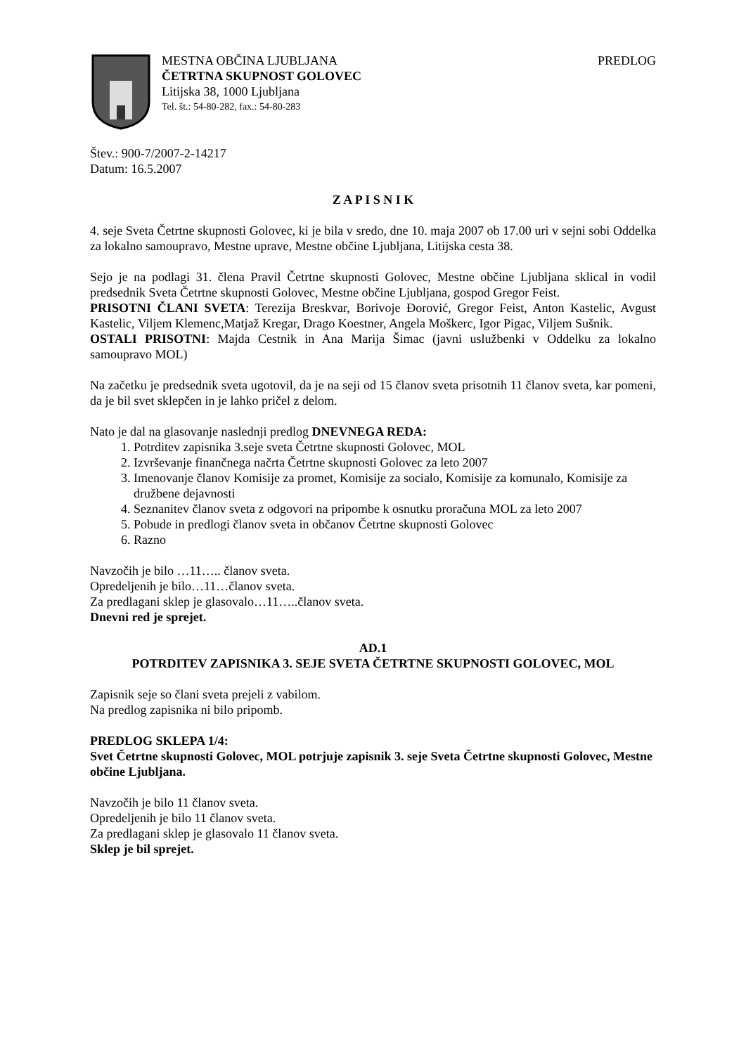MESTNA OBČINA LJUBLJANA PREDLOG
ČETRTNA SKUPNOST GOLOVEC
Litijska 38, 1000 Ljubljana
Tel. št.: 54-80-282, fax.: 54-80-283
Štev.: 900-7/2007-2-14217
Datum: 16.5.2007
Z A P I S N I K
4. seje Sveta Četrtne skupnosti Golovec, ki je bila v sredo, dne 10. maja 2007 ob 17.00 uri v sejni sobi Oddelka za lokalno samoupravo, Mestne uprave, Mestne občine Ljubljana, Litijska cesta 38.
Sejo je na podlagi 31. člena Pravil Četrtne skupnosti Golovec, Mestne občine Ljubljana sklical in vodil predsednik Sveta Četrtne skupnosti Golovec, Mestne občine Ljubljana, gospod Gregor Feist.
PRISOTNI ČLANI SVETA: Terezija Breskvar, Borivoje Đorović, Gregor Feist, Anton Kastelic, Avgust Kastelic, Viljem Klemenc,Matjaž Kregar, Drago Koestner, Angela Moškerc, Igor Pigac, Viljem Sušnik.
OSTALI PRISOTNI: Majda Cestnik in Ana Marija Šimac (javni uslužbenki v Oddelku za lokalno samoupravo MOL)
Na začetku je predsednik sveta ugotovil, da je na seji od 15 članov sveta prisotnih 11 članov sveta, kar pomeni, da je bil svet sklepčen in je lahko pričel z delom.
Nato je dal na glasovanje naslednji predlog DNEVNEGA REDA:
1. Potrditev zapisnika 3.seje sveta Četrtne skupnosti Golovec, MOL
2. Izvrševanje finančnega načrta Četrtne skupnosti Golovec za leto 2007
3. Imenovanje članov Komisije za promet, Komisije za socialo, Komisije za komunalo, Komisije za družbene dejavnosti
4. Seznanitev članov sveta z odgovori na pripombe k osnutku proračuna MOL za leto 2007
5. Pobude in predlogi članov sveta in občanov Četrtne skupnosti Golovec
6. Razno
Navzočih je bilo …11….. članov sveta.
Opredeljenih je bilo…11…članov sveta.
Za predlagani sklep je glasovalo…11…..članov sveta.
Dnevni red je sprejet.
AD.1
POTRDITEV ZAPISNIKA 3. SEJE SVETA ČETRTNE SKUPNOSTI GOLOVEC, MOL
Zapisnik seje so člani sveta prejeli z vabilom.
Na predlog zapisnika ni bilo pripomb.
PREDLOG SKLEPA 1/4:
Svet Četrtne skupnosti Golovec, MOL potrjuje zapisnik 3. seje Sveta Četrtne skupnosti Golovec, Mestne občine Ljubljana.
Navzočih je bilo 11 članov sveta.
Opredeljenih je bilo 11 članov sveta.
Za predlagani sklep je glasovalo 11 članov sveta.
Sklep je bil sprejet.